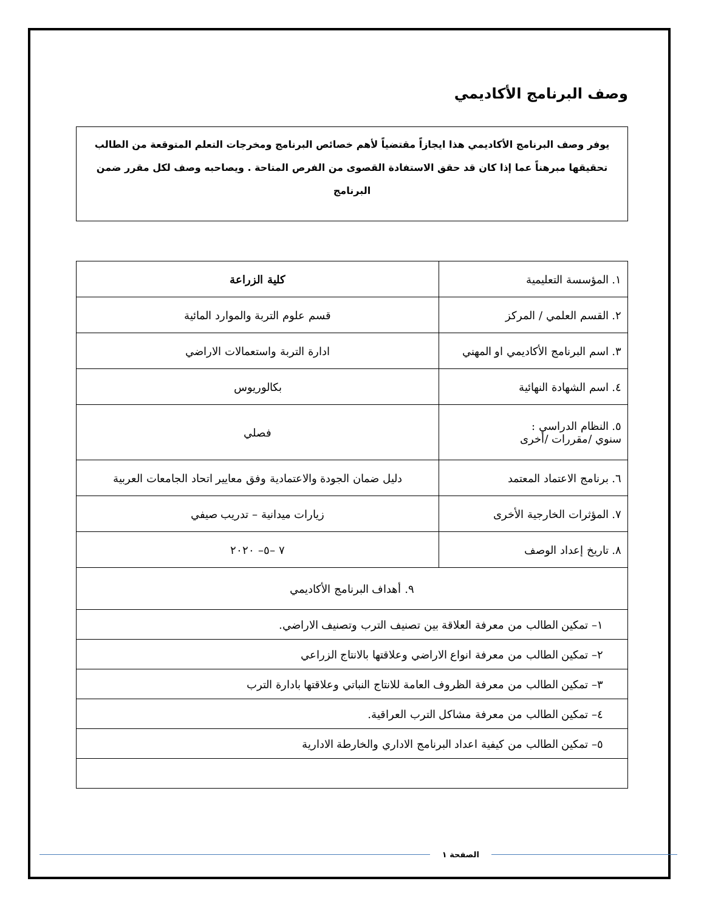وصف البرنامج الأكاديمي
يوفر وصف البرنامج الأكاديمي هذا ايجازاً مقتضياً لأهم خصائص البرنامج ومخرجات التعلم المتوقعة من الطالب تحقيقها مبرهناً عما إذا كان قد حقق الاستفادة القصوى من الفرص المتاحة . ويصاحبه وصف لكل مقرر ضمن البرنامج
| ١. المؤسسة التعليمية | كلية الزراعة |
| ٢. القسم العلمي / المركز | قسم علوم التربة والموارد المائية |
| ٣. اسم البرنامج الأكاديمي او المهني | ادارة التربة واستعمالات الاراضي |
| ٤. اسم الشهادة النهائية | بكالوريوس |
| ٥. النظام الدراسي : سنوي /مقررات /أخرى | فصلي |
| ٦. برنامج الاعتماد المعتمد | دليل ضمان الجودة والاعتمادية وفق معايير اتحاد الجامعات العربية |
| ٧. المؤثرات الخارجية الأخرى | زيارات ميدانية – تدريب صيفي |
| ٨. تاريخ إعداد الوصف | ٧ –٥– ٢٠٢٠ |
| ٩. أهداف البرنامج الأكاديمي | |
| ١– تمكين الطالب من معرفة العلاقة بين تصنيف الترب وتصنيف الاراضي. | |
| ٢– تمكين الطالب من معرفة انواع الاراضي وعلاقتها بالانتاج الزراعي | |
| ٣– تمكين الطالب من معرفة الظروف العامة للانتاج النباتي وعلاقتها بادارة الترب | |
| ٤– تمكين الطالب من معرفة مشاكل الترب العراقية. | |
| ٥– تمكين الطالب من كيفية اعداد البرنامج الاداري والخارطة الادارية | |
الصفحة ١